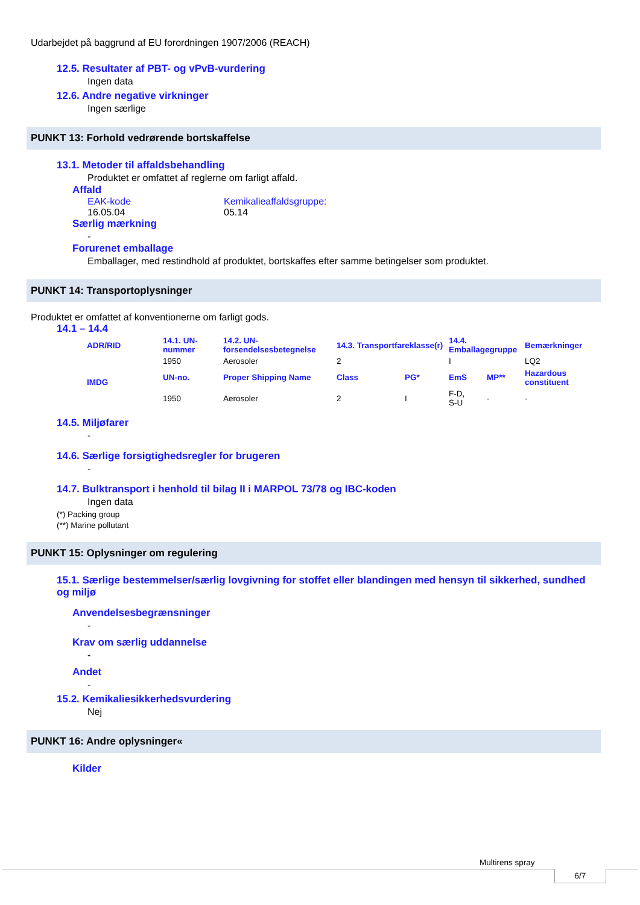Udarbejdet på baggrund af EU forordningen 1907/2006 (REACH)
12.5. Resultater af PBT- og vPvB-vurdering
Ingen data
12.6. Andre negative virkninger
Ingen særlige
PUNKT 13: Forhold vedrørende bortskaffelse
13.1. Metoder til affaldsbehandling
Produktet er omfattet af reglerne om farligt affald.
Affald
EAK-kode
16.05.04
Kemikalieaffaldsgruppe:
05.14
Særlig mærkning
-
Forurenet emballage
Emballager, med restindhold af produktet, bortskaffes efter samme betingelser som produktet.
PUNKT 14: Transportoplysninger
Produktet er omfattet af konventionerne om farligt gods.
14.1 – 14.4
| ADR/RID | 14.1. UN-nummer | 14.2. UN-forsendelsesbetegnelse | 14.3. Transportfareklasse(r) | | 14.4. Emballagegruppe | | Bemærkninger |
| --- | --- | --- | --- | --- | --- | --- | --- |
| | 1950 | Aerosoler | 2 | | I | | LQ2 |
| IMDG | UN-no. | Proper Shipping Name | Class | PG* | EmS | MP** | Hazardous constituent |
| | 1950 | Aerosoler | 2 | I | F-D, S-U | - | - |
14.5. Miljøfarer
-
14.6. Særlige forsigtighedsregler for brugeren
-
14.7. Bulktransport i henhold til bilag II i MARPOL 73/78 og IBC-koden
Ingen data
(*) Packing group
(**) Marine pollutant
PUNKT 15: Oplysninger om regulering
15.1. Særlige bestemmelser/særlig lovgivning for stoffet eller blandingen med hensyn til sikkerhed, sundhed og miljø
Anvendelsesbegrænsninger
-
Krav om særlig uddannelse
-
Andet
-
15.2. Kemikaliesikkerhedsvurdering
Nej
PUNKT 16: Andre oplysninger«
Kilder
Multirens spray
6/7